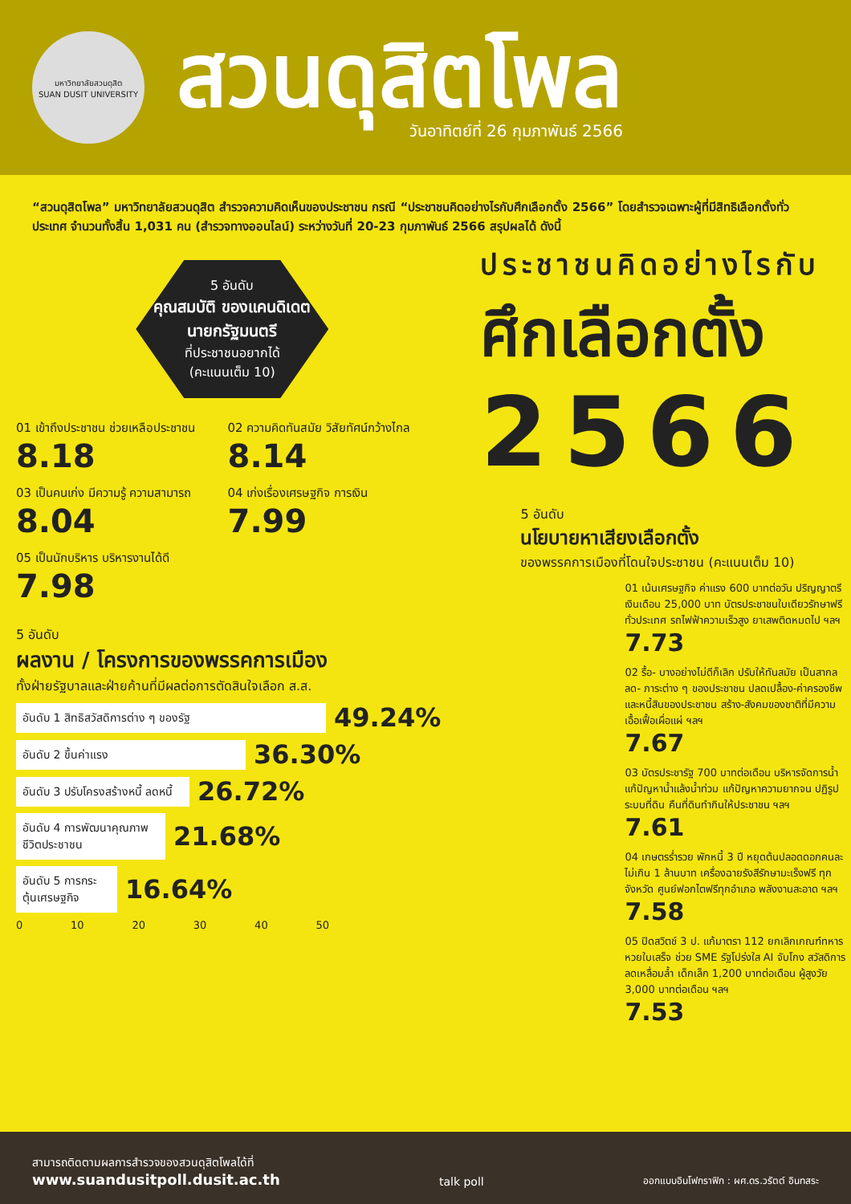มหาวิทยาลัยสวนดุสิต
SUAN DUSIT UNIVERSITY
สวนดุสิตโพล
วันอาทิตย์ที่ 26 กุมภาพันธ์ 2566
“สวนดุสิตโพล” มหาวิทยาลัยสวนดุสิต สำรวจความคิดเห็นของประชาชน กรณี “ประชาชนคิดอย่างไรกับศึกเลือกตั้ง 2566” โดยสำรวจเฉพาะผู้ที่มีสิทธิเลือกตั้งทั่วประเทศ จำนวนทั้งสิ้น 1,031 คน (สำรวจทางออนไลน์) ระหว่างวันที่ 20-23 กุมภาพันธ์ 2566 สรุปผลได้ ดังนี้
5 อันดับ
คุณสมบัติ ของแคนดิเดต นายกรัฐมนตรี
ที่ประชาชนอยากได้
(คะแนนเต็ม 10)
01 เข้าถึงประชาชน ช่วยเหลือประชาชน 8.18
02 ความคิดทันสมัย วิสัยทัศน์กว้างไกล 8.14
03 เป็นคนเก่ง มีความรู้ ความสามารถ 8.04
04 เก่งเรื่องเศรษฐกิจ การเงิน 7.99
05 เป็นนักบริหาร บริหารงานได้ดี 7.98
5 อันดับ
ผลงาน / โครงการของพรรคการเมือง
ทั้งฝ่ายรัฐบาลและฝ่ายค้านที่มีผลต่อการตัดสินใจเลือก ส.ส.
อันดับ 1 สิทธิสวัสดิการต่าง ๆ ของรัฐ 49.24%
อันดับ 2 ขึ้นค่าแรง 36.30%
อันดับ 3 ปรับโครงสร้างหนี้ ลดหนี้ 26.72%
อันดับ 4 การพัฒนาคุณภาพชีวิตประชาชน 21.68%
อันดับ 5 การกระตุ้นเศรษฐกิจ 16.64%
0 10 20 30 40 50
ประชาชนคิดอย่างไรกับ
ศึกเลือกตั้ง
2566
5 อันดับ
นโยบายหาเสียงเลือกตั้ง
ของพรรคการเมืองที่โดนใจประชาชน (คะแนนเต็ม 10)
01 เน้นเศรษฐกิจ ค่าแรง 600 บาทต่อวัน ปริญญาตรีเงินเดือน 25,000 บาท บัตรประชาชนใบเดียวรักษาฟรีทั่วประเทศ รถไฟฟ้าความเร็วสูง ยาเสพติดหมดไป ฯลฯ
7.73
02 รื้อ- บางอย่างไม่ดีก็เลิก ปรับให้ทันสมัย เป็นสากล ลด- ภาระต่าง ๆ ของประชาชน ปลดเปลื้อง-ค่าครองชีพและหนี้สินของประชาชน สร้าง-สังคมของชาติที่มีความเอื้อเฟื้อเผื่อแผ่ ฯลฯ
7.67
03 บัตรประชารัฐ 700 บาทต่อเดือน บริหารจัดการน้ำ แก้ปัญหาน้ำแล้งน้ำท่วม แก้ปัญหาความยากจน ปฏิรูประบบที่ดิน คืนที่ดินทำกินให้ประชาชน ฯลฯ
7.61
04 เกษตรร่ำรวย พักหนี้ 3 ปี หยุดต้นปลอดดอกคนละไม่เกิน 1 ล้านบาท เครื่องฉายรังสีรักษามะเร็งฟรี ทุกจังหวัด ศูนย์ฟอกไตฟรีทุกอำเภอ พลังงานสะอาด ฯลฯ
7.58
05 ปิดสวิตช์ 3 ป. แก้มาตรา 112 ยกเลิกเกณฑ์ทหาร หวยใบเสร็จ ช่วย SME รัฐโปร่งใส AI จับโกง สวัสดิการลดเหลื่อมล้ำ เด็กเล็ก 1,200 บาทต่อเดือน ผู้สูงวัย 3,000 บาทต่อเดือน ฯลฯ
7.53
สามารถติดตามผลการสำรวจของสวนดุสิตโพลได้ที่
www.suandusitpoll.dusit.ac.th
talk poll
ออกแบบอินโฟกราฟิก : ผศ.ดร.วรัตต์ อินทสระ